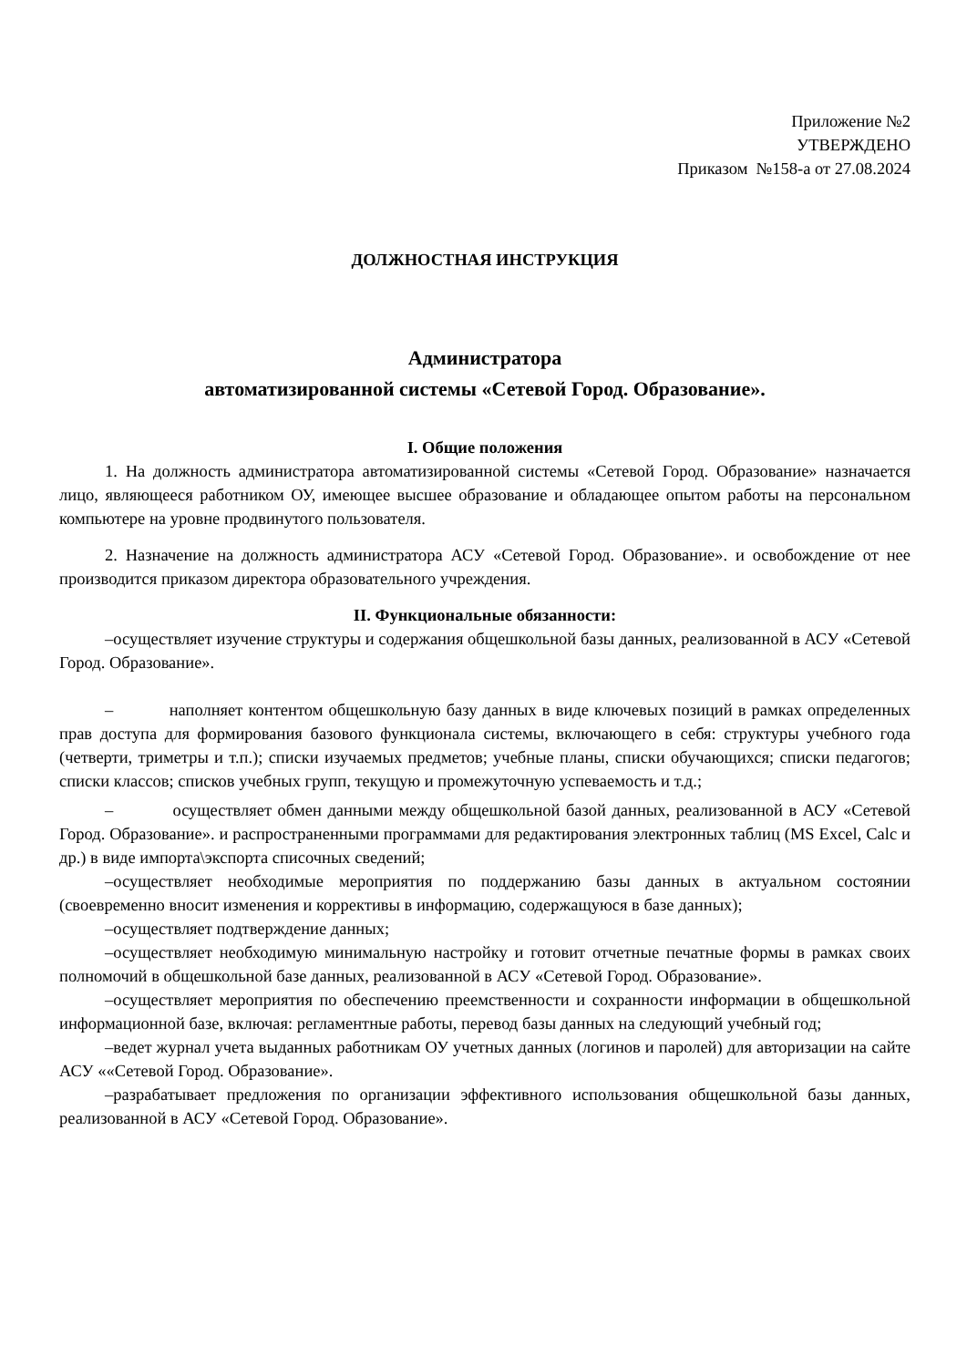Приложение №2
УТВЕРЖДЕНО
Приказом №158-а от 27.08.2024
ДОЛЖНОСТНАЯ ИНСТРУКЦИЯ
Администратора
автоматизированной системы «Сетевой Город. Образование».
I. Общие положения
1. На должность администратора автоматизированной системы «Сетевой Город. Образование» назначается лицо, являющееся работником ОУ, имеющее высшее образование и обладающее опытом работы на персональном компьютере на уровне продвинутого пользователя.
2. Назначение на должность администратора АСУ «Сетевой Город. Образование». и освобождение от нее производится приказом директора образовательного учреждения.
II. Функциональные обязанности:
–осуществляет изучение структуры и содержания общешкольной базы данных, реализованной в АСУ «Сетевой Город. Образование».
– наполняет контентом общешкольную базу данных в виде ключевых позиций в рамках определенных прав доступа для формирования базового функционала системы, включающего в себя: структуры учебного года (четверти, триметры и т.п.); списки изучаемых предметов; учебные планы, списки обучающихся; списки педагогов; списки классов; списков учебных групп, текущую и промежуточную успеваемость и т.д.;
– осуществляет обмен данными между общешкольной базой данных, реализованной в АСУ «Сетевой Город. Образование». и распространенными программами для редактирования электронных таблиц (MS Excel, Calc и др.) в виде импорта\экспорта списочных сведений;
–осуществляет необходимые мероприятия по поддержанию базы данных в актуальном состоянии (своевременно вносит изменения и коррективы в информацию, содержащуюся в базе данных);
–осуществляет подтверждение данных;
–осуществляет необходимую минимальную настройку и готовит отчетные печатные формы в рамках своих полномочий в общешкольной базе данных, реализованной в АСУ «Сетевой Город. Образование».
–осуществляет мероприятия по обеспечению преемственности и сохранности информации в общешкольной информационной базе, включая: регламентные работы, перевод базы данных на следующий учебный год;
–ведет журнал учета выданных работникам ОУ учетных данных (логинов и паролей) для авторизации на сайте АСУ ««Сетевой Город. Образование».
–разрабатывает предложения по организации эффективного использования общешкольной базы данных, реализованной в АСУ «Сетевой Город. Образование».